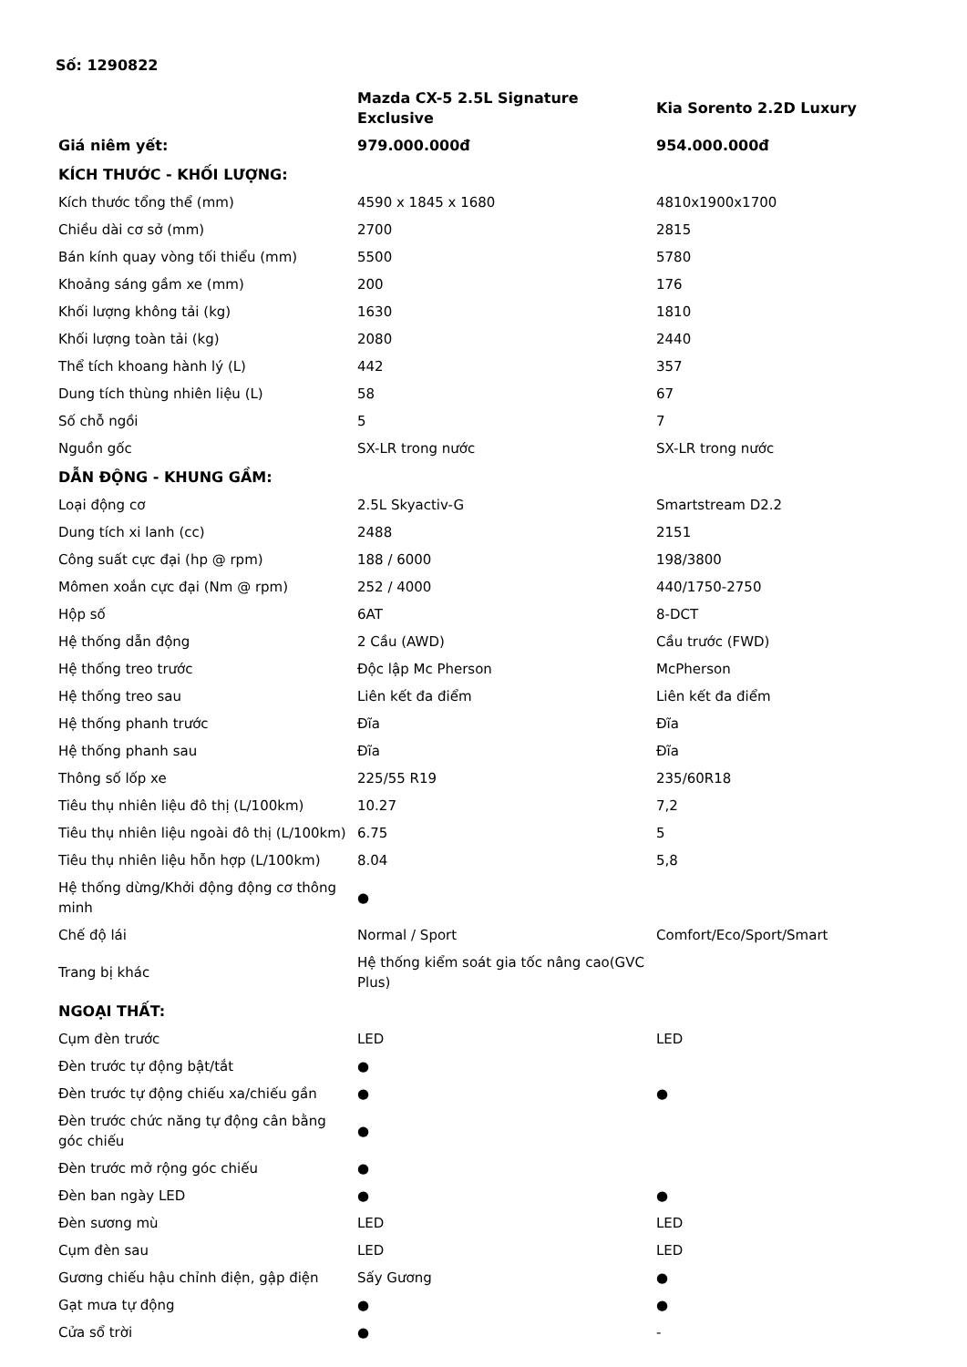Số: 1290822
| | Mazda CX-5 2.5L Signature Exclusive | Kia Sorento 2.2D Luxury |
| --- | --- | --- |
| Giá niêm yết: | 979.000.000đ | 954.000.000đ |
| KÍCH THƯỚC - KHỐI LƯỢNG: | | |
| Kích thước tổng thể (mm) | 4590 x 1845 x 1680 | 4810x1900x1700 |
| Chiều dài cơ sở (mm) | 2700 | 2815 |
| Bán kính quay vòng tối thiểu (mm) | 5500 | 5780 |
| Khoảng sáng gầm xe (mm) | 200 | 176 |
| Khối lượng không tải (kg) | 1630 | 1810 |
| Khối lượng toàn tải (kg) | 2080 | 2440 |
| Thể tích khoang hành lý (L) | 442 | 357 |
| Dung tích thùng nhiên liệu (L) | 58 | 67 |
| Số chỗ ngồi | 5 | 7 |
| Nguồn gốc | SX-LR trong nước | SX-LR trong nước |
| DẪN ĐỘNG - KHUNG GẦM: | | |
| Loại động cơ | 2.5L Skyactiv-G | Smartstream D2.2 |
| Dung tích xi lanh (cc) | 2488 | 2151 |
| Công suất cực đại (hp @ rpm) | 188 / 6000 | 198/3800 |
| Mômen xoắn cực đại (Nm @ rpm) | 252 / 4000 | 440/1750-2750 |
| Hộp số | 6AT | 8-DCT |
| Hệ thống dẫn động | 2 Cầu (AWD) | Cầu trước (FWD) |
| Hệ thống treo trước | Độc lập Mc Pherson | McPherson |
| Hệ thống treo sau | Liên kết đa điểm | Liên kết đa điểm |
| Hệ thống phanh trước | Đĩa | Đĩa |
| Hệ thống phanh sau | Đĩa | Đĩa |
| Thông số lốp xe | 225/55 R19 | 235/60R18 |
| Tiêu thụ nhiên liệu đô thị (L/100km) | 10.27 | 7,2 |
| Tiêu thụ nhiên liệu ngoài đô thị (L/100km) | 6.75 | 5 |
| Tiêu thụ nhiên liệu hỗn hợp (L/100km) | 8.04 | 5,8 |
| Hệ thống dừng/Khởi động động cơ thông minh | ● | |
| Chế độ lái | Normal / Sport | Comfort/Eco/Sport/Smart |
| Trang bị khác | Hệ thống kiểm soát gia tốc nâng cao(GVC Plus) | |
| NGOẠI THẤT: | | |
| Cụm đèn trước | LED | LED |
| Đèn trước tự động bật/tắt | ● | |
| Đèn trước tự động chiếu xa/chiếu gần | ● | ● |
| Đèn trước chức năng tự động cân bằng góc chiếu | ● | |
| Đèn trước mở rộng góc chiếu | ● | |
| Đèn ban ngày LED | ● | ● |
| Đèn sương mù | LED | LED |
| Cụm đèn sau | LED | LED |
| Gương chiếu hậu chỉnh điện, gập điện | Sấy Gương | ● |
| Gạt mưa tự động | ● | ● |
| Cửa sổ trời | ● | - |